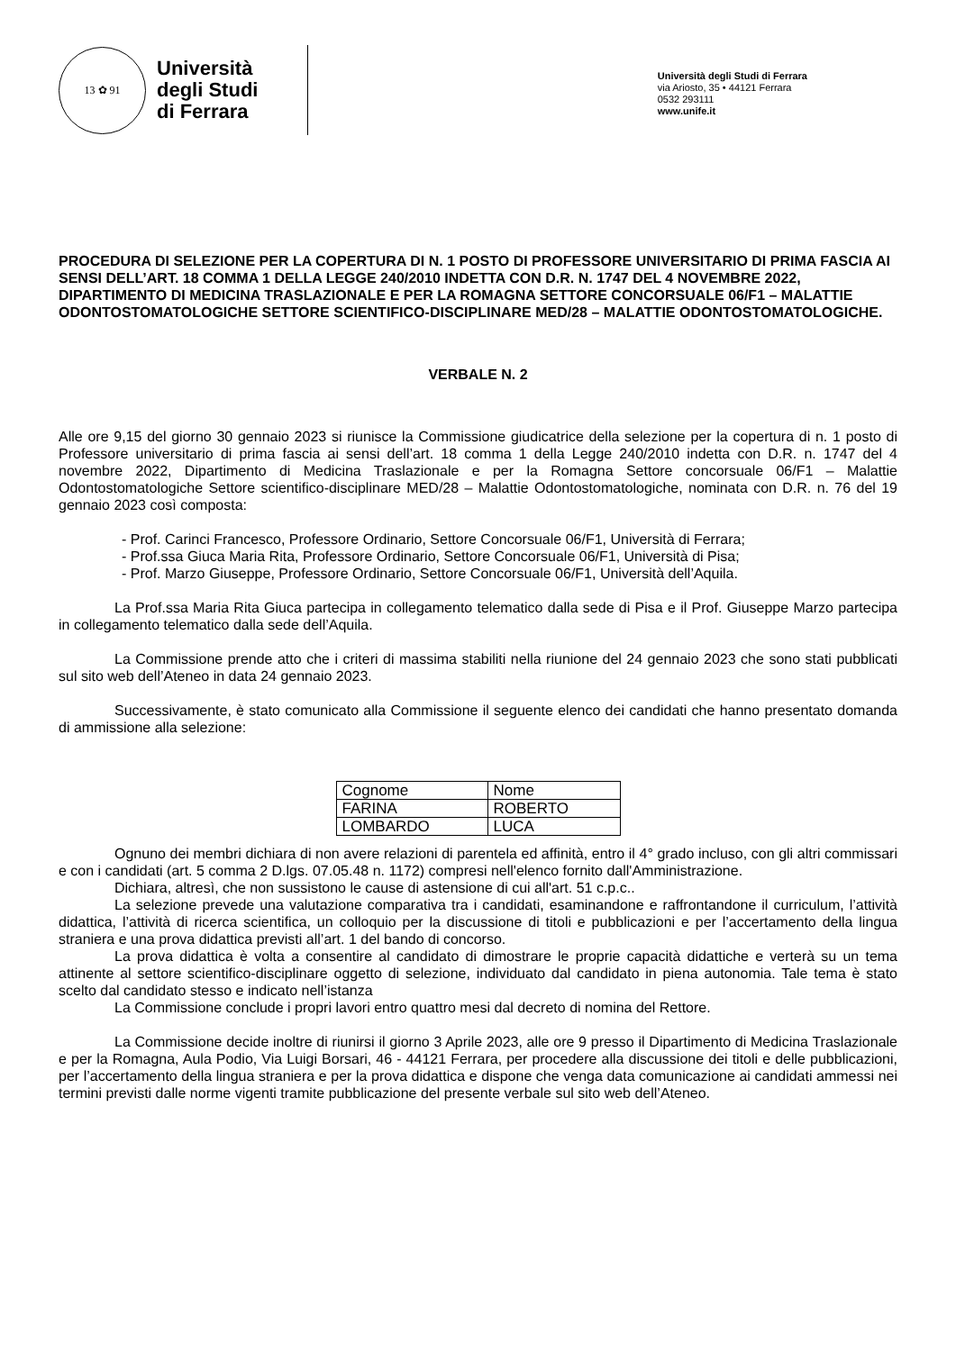13 ✿ 91
Università
degli Studi
di Ferrara
Università degli Studi di Ferrara
via Ariosto, 35 • 44121 Ferrara
0532 293111
www.unife.it
PROCEDURA DI SELEZIONE PER LA COPERTURA DI N. 1 POSTO DI PROFESSORE UNIVERSITARIO DI PRIMA FASCIA AI SENSI DELL’ART. 18 COMMA 1 DELLA LEGGE 240/2010 INDETTA CON D.R. N. 1747 DEL 4 NOVEMBRE 2022, DIPARTIMENTO DI MEDICINA TRASLAZIONALE E PER LA ROMAGNA SETTORE CONCORSUALE 06/F1 – MALATTIE ODONTOSTOMATOLOGICHE SETTORE SCIENTIFICO-DISCIPLINARE MED/28 – MALATTIE ODONTOSTOMATOLOGICHE.
VERBALE N. 2
Alle ore 9,15 del giorno 30 gennaio 2023 si riunisce la Commissione giudicatrice della selezione per la copertura di n. 1 posto di Professore universitario di prima fascia ai sensi dell’art. 18 comma 1 della Legge 240/2010 indetta con D.R. n. 1747 del 4 novembre 2022, Dipartimento di Medicina Traslazionale e per la Romagna Settore concorsuale 06/F1 – Malattie Odontostomatologiche Settore scientifico-disciplinare MED/28 – Malattie Odontostomatologiche, nominata con D.R. n. 76 del 19 gennaio 2023 così composta:
- Prof. Carinci Francesco, Professore Ordinario, Settore Concorsuale 06/F1, Università di Ferrara;
- Prof.ssa Giuca Maria Rita, Professore Ordinario, Settore Concorsuale 06/F1, Università di Pisa;
- Prof. Marzo Giuseppe, Professore Ordinario, Settore Concorsuale 06/F1, Università dell’Aquila.
La Prof.ssa Maria Rita Giuca partecipa in collegamento telematico dalla sede di Pisa e il Prof. Giuseppe Marzo partecipa in collegamento telematico dalla sede dell’Aquila.
La Commissione prende atto che i criteri di massima stabiliti nella riunione del 24 gennaio 2023 che sono stati pubblicati sul sito web dell’Ateneo in data 24 gennaio 2023.
Successivamente, è stato comunicato alla Commissione il seguente elenco dei candidati che hanno presentato domanda di ammissione alla selezione:
| Cognome | Nome |
| FARINA | ROBERTO |
| LOMBARDO | LUCA |
Ognuno dei membri dichiara di non avere relazioni di parentela ed affinità, entro il 4° grado incluso, con gli altri commissari e con i candidati (art. 5 comma 2 D.lgs. 07.05.48 n. 1172) compresi nell'elenco fornito dall'Amministrazione.
Dichiara, altresì, che non sussistono le cause di astensione di cui all'art. 51 c.p.c..
La selezione prevede una valutazione comparativa tra i candidati, esaminandone e raffrontandone il curriculum, l’attività didattica, l’attività di ricerca scientifica, un colloquio per la discussione di titoli e pubblicazioni e per l’accertamento della lingua straniera e una prova didattica previsti all’art. 1 del bando di concorso.
La prova didattica è volta a consentire al candidato di dimostrare le proprie capacità didattiche e verterà su un tema attinente al settore scientifico-disciplinare oggetto di selezione, individuato dal candidato in piena autonomia. Tale tema è stato scelto dal candidato stesso e indicato nell’istanza
La Commissione conclude i propri lavori entro quattro mesi dal decreto di nomina del Rettore.
La Commissione decide inoltre di riunirsi il giorno 3 Aprile 2023, alle ore 9 presso il Dipartimento di Medicina Traslazionale e per la Romagna, Aula Podio, Via Luigi Borsari, 46 - 44121 Ferrara, per procedere alla discussione dei titoli e delle pubblicazioni, per l’accertamento della lingua straniera e per la prova didattica e dispone che venga data comunicazione ai candidati ammessi nei termini previsti dalle norme vigenti tramite pubblicazione del presente verbale sul sito web dell’Ateneo.